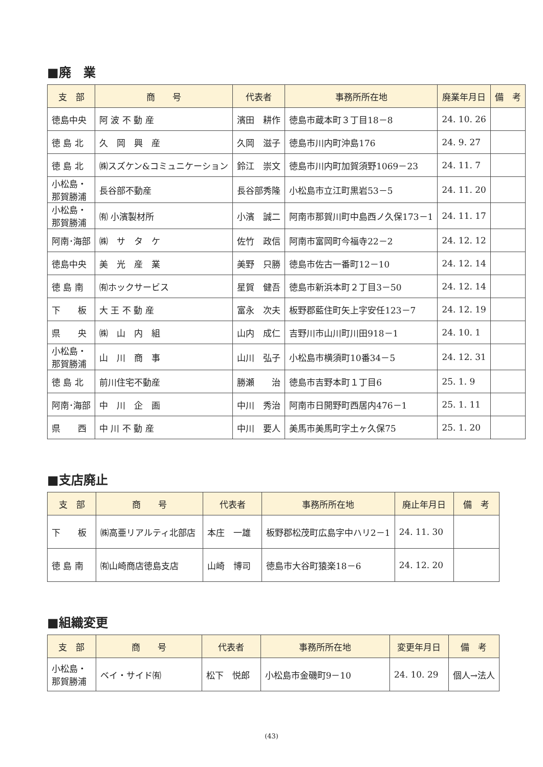■廃　業
| 支 部 | 商 号 | 代表者 | 事務所所在地 | 廃業年月日 | 備 考 |
| --- | --- | --- | --- | --- | --- |
| 徳島中央 | 阿 波 不 動 産 | 濱田 耕作 | 徳島市蔵本町３丁目18－8 | 24. 10. 26 | |
| 徳 島 北 | 久 岡 興 産 | 久岡 滋子 | 徳島市川内町沖島176 | 24. 9. 27 | |
| 徳 島 北 | ㈱スズケン&コミュニケーション | 鈴江 崇文 | 徳島市川内町加賀須野1069－23 | 24. 11. 7 | |
| 小松島・ 那賀勝浦 | 長谷部不動産 | 長谷部秀隆 | 小松島市立江町黒岩53－5 | 24. 11. 20 | |
| 小松島・ 那賀勝浦 | ㈲ 小濱製材所 | 小濱 誠二 | 阿南市那賀川町中島西ノ久保173－1 | 24. 11. 17 | |
| 阿南･海部 | ㈱ サ タ ケ | 佐竹 政信 | 阿南市富岡町今福寺22－2 | 24. 12. 12 | |
| 徳島中央 | 美 光 産 業 | 美野 只勝 | 徳島市佐古一番町12－10 | 24. 12. 14 | |
| 徳 島 南 | ㈲ホックサービス | 星賀 健吾 | 徳島市新浜本町２丁目3－50 | 24. 12. 14 | |
| 下 板 | 大 王 不 動 産 | 富永 次夫 | 板野郡藍住町矢上字安任123－7 | 24. 12. 19 | |
| 県 央 | ㈱ 山 内 組 | 山内 成仁 | 吉野川市山川町川田918－1 | 24. 10. 1 | |
| 小松島・ 那賀勝浦 | 山 川 商 事 | 山川 弘子 | 小松島市横須町10番34－5 | 24. 12. 31 | |
| 徳 島 北 | 前川住宅不動産 | 勝瀬 治 | 徳島市吉野本町１丁目6 | 25. 1. 9 | |
| 阿南･海部 | 中 川 企 画 | 中川 秀治 | 阿南市日開野町西居内476－1 | 25. 1. 11 | |
| 県 西 | 中 川 不 動 産 | 中川 要人 | 美馬市美馬町字土ヶ久保75 | 25. 1. 20 | |
■支店廃止
| 支 部 | 商 号 | 代表者 | 事務所所在地 | 廃止年月日 | 備 考 |
| --- | --- | --- | --- | --- | --- |
| 下 板 | ㈱高亜リアルティ北部店 | 本庄 一雄 | 板野郡松茂町広島字中ハリ2－1 | 24. 11. 30 | |
| 徳 島 南 | ㈲山崎商店徳島支店 | 山崎 博司 | 徳島市大谷町猿楽18－6 | 24. 12. 20 | |
■組織変更
| 支 部 | 商 号 | 代表者 | 事務所所在地 | 変更年月日 | 備 考 |
| --- | --- | --- | --- | --- | --- |
| 小松島・ 那賀勝浦 | ベイ・サイド㈲ | 松下 悦郎 | 小松島市金磯町9－10 | 24. 10. 29 | 個人→法人 |
(43)